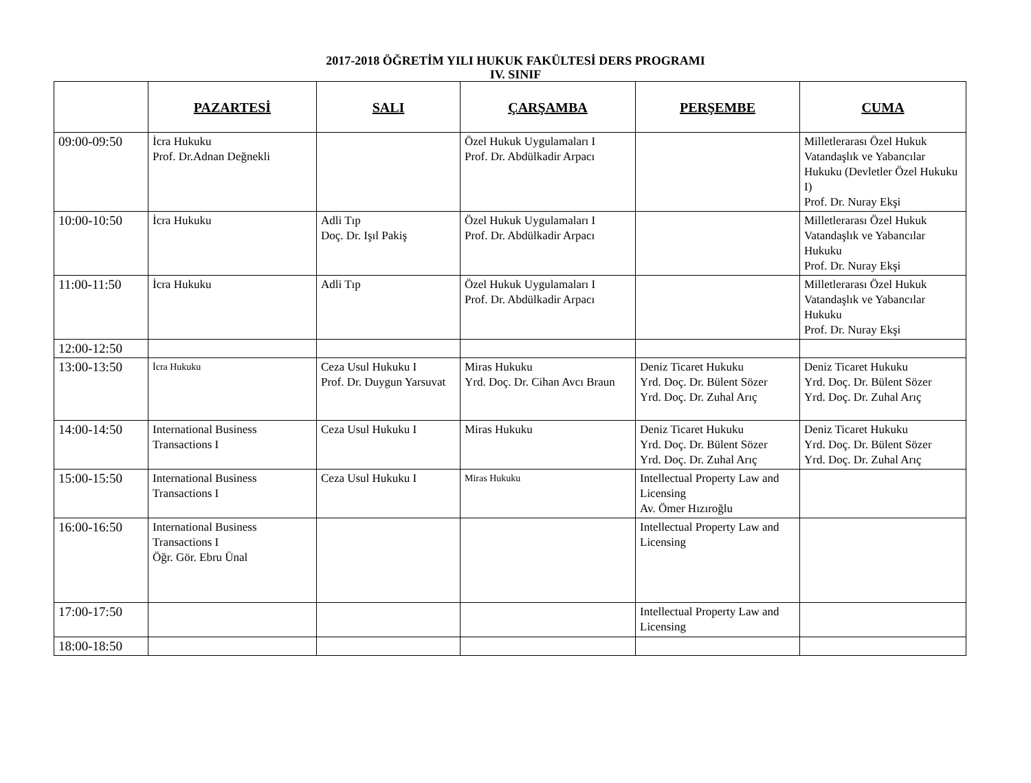2017-2018 ÖĞRETİM YILI HUKUK FAKÜLTESİ DERS PROGRAMI
IV. SINIF
| | PAZARTESİ | SALI | ÇARŞAMBA | PERŞEMBE | CUMA |
| --- | --- | --- | --- | --- | --- |
| 09:00-09:50 | İcra Hukuku Prof. Dr.Adnan Değnekli | | Özel Hukuk Uygulamaları I Prof. Dr. Abdülkadir Arpacı | | Milletlerarası Özel Hukuk Vatandaşlık ve Yabancılar Hukuku (Devletler Özel Hukuku I) Prof. Dr. Nuray Ekşi |
| 10:00-10:50 | İcra Hukuku | Adli Tıp Doç. Dr. Işıl Pakiş | Özel Hukuk Uygulamaları I Prof. Dr. Abdülkadir Arpacı | | Milletlerarası Özel Hukuk Vatandaşlık ve Yabancılar Hukuku Prof. Dr. Nuray Ekşi |
| 11:00-11:50 | İcra Hukuku | Adli Tıp | Özel Hukuk Uygulamaları I Prof. Dr. Abdülkadir Arpacı | | Milletlerarası Özel Hukuk Vatandaşlık ve Yabancılar Hukuku Prof. Dr. Nuray Ekşi |
| 12:00-12:50 | | | | | |
| 13:00-13:50 | İcra Hukuku | Ceza Usul Hukuku I Prof. Dr. Duygun Yarsuvat | Miras Hukuku Yrd. Doç. Dr. Cihan Avcı Braun | Deniz Ticaret Hukuku Yrd. Doç. Dr. Bülent Sözer Yrd. Doç. Dr. Zuhal Arıç | Deniz Ticaret Hukuku Yrd. Doç. Dr. Bülent Sözer Yrd. Doç. Dr. Zuhal Arıç |
| 14:00-14:50 | International Business Transactions I | Ceza Usul Hukuku I | Miras Hukuku | Deniz Ticaret Hukuku Yrd. Doç. Dr. Bülent Sözer Yrd. Doç. Dr. Zuhal Arıç | Deniz Ticaret Hukuku Yrd. Doç. Dr. Bülent Sözer Yrd. Doç. Dr. Zuhal Arıç |
| 15:00-15:50 | International Business Transactions I | Ceza Usul Hukuku I | Miras Hukuku | Intellectual Property Law and Licensing Av. Ömer Hızıroğlu | |
| 16:00-16:50 | International Business Transactions I Öğr. Gör. Ebru Ünal | | | Intellectual Property Law and Licensing | |
| 17:00-17:50 | | | | Intellectual Property Law and Licensing | |
| 18:00-18:50 | | | | | |